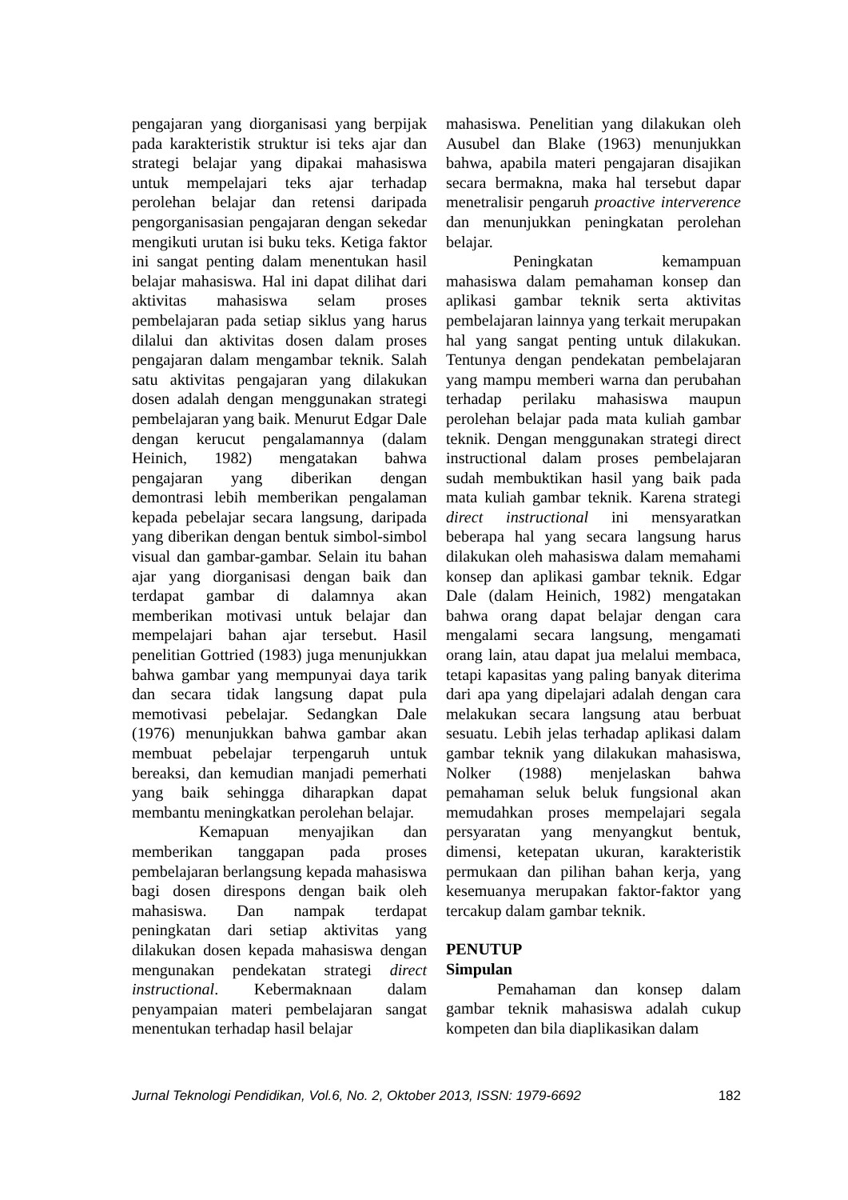pengajaran yang diorganisasi yang berpijak pada karakteristik struktur isi teks ajar dan strategi belajar yang dipakai mahasiswa untuk mempelajari teks ajar terhadap perolehan belajar dan retensi daripada pengorganisasian pengajaran dengan sekedar mengikuti urutan isi buku teks. Ketiga faktor ini sangat penting dalam menentukan hasil belajar mahasiswa. Hal ini dapat dilihat dari aktivitas mahasiswa selam proses pembelajaran pada setiap siklus yang harus dilalui dan aktivitas dosen dalam proses pengajaran dalam mengambar teknik. Salah satu aktivitas pengajaran yang dilakukan dosen adalah dengan menggunakan strategi pembelajaran yang baik. Menurut Edgar Dale dengan kerucut pengalamannya (dalam Heinich, 1982) mengatakan bahwa pengajaran yang diberikan dengan demontrasi lebih memberikan pengalaman kepada pebelajar secara langsung, daripada yang diberikan dengan bentuk simbol-simbol visual dan gambar-gambar. Selain itu bahan ajar yang diorganisasi dengan baik dan terdapat gambar di dalamnya akan memberikan motivasi untuk belajar dan mempelajari bahan ajar tersebut. Hasil penelitian Gottried (1983) juga menunjukkan bahwa gambar yang mempunyai daya tarik dan secara tidak langsung dapat pula memotivasi pebelajar. Sedangkan Dale (1976) menunjukkan bahwa gambar akan membuat pebelajar terpengaruh untuk bereaksi, dan kemudian manjadi pemerhati yang baik sehingga diharapkan dapat membantu meningkatkan perolehan belajar.
Kemapuan menyajikan dan memberikan tanggapan pada proses pembelajaran berlangsung kepada mahasiswa bagi dosen direspons dengan baik oleh mahasiswa. Dan nampak terdapat peningkatan dari setiap aktivitas yang dilakukan dosen kepada mahasiswa dengan mengunakan pendekatan strategi direct instructional. Kebermaknaan dalam penyampaian materi pembelajaran sangat menentukan terhadap hasil belajar
mahasiswa. Penelitian yang dilakukan oleh Ausubel dan Blake (1963) menunjukkan bahwa, apabila materi pengajaran disajikan secara bermakna, maka hal tersebut dapar menetralisir pengaruh proactive interverence dan menunjukkan peningkatan perolehan belajar.
Peningkatan kemampuan mahasiswa dalam pemahaman konsep dan aplikasi gambar teknik serta aktivitas pembelajaran lainnya yang terkait merupakan hal yang sangat penting untuk dilakukan. Tentunya dengan pendekatan pembelajaran yang mampu memberi warna dan perubahan terhadap perilaku mahasiswa maupun perolehan belajar pada mata kuliah gambar teknik. Dengan menggunakan strategi direct instructional dalam proses pembelajaran sudah membuktikan hasil yang baik pada mata kuliah gambar teknik. Karena strategi direct instructional ini mensyaratkan beberapa hal yang secara langsung harus dilakukan oleh mahasiswa dalam memahami konsep dan aplikasi gambar teknik. Edgar Dale (dalam Heinich, 1982) mengatakan bahwa orang dapat belajar dengan cara mengalami secara langsung, mengamati orang lain, atau dapat jua melalui membaca, tetapi kapasitas yang paling banyak diterima dari apa yang dipelajari adalah dengan cara melakukan secara langsung atau berbuat sesuatu. Lebih jelas terhadap aplikasi dalam gambar teknik yang dilakukan mahasiswa, Nolker (1988) menjelaskan bahwa pemahaman seluk beluk fungsional akan memudahkan proses mempelajari segala persyaratan yang menyangkut bentuk, dimensi, ketepatan ukuran, karakteristik permukaan dan pilihan bahan kerja, yang kesemuanya merupakan faktor-faktor yang tercakup dalam gambar teknik.
PENUTUP
Simpulan
Pemahaman dan konsep dalam gambar teknik mahasiswa adalah cukup kompeten dan bila diaplikasikan dalam
Jurnal Teknologi Pendidikan, Vol.6, No. 2, Oktober 2013, ISSN: 1979-6692 182